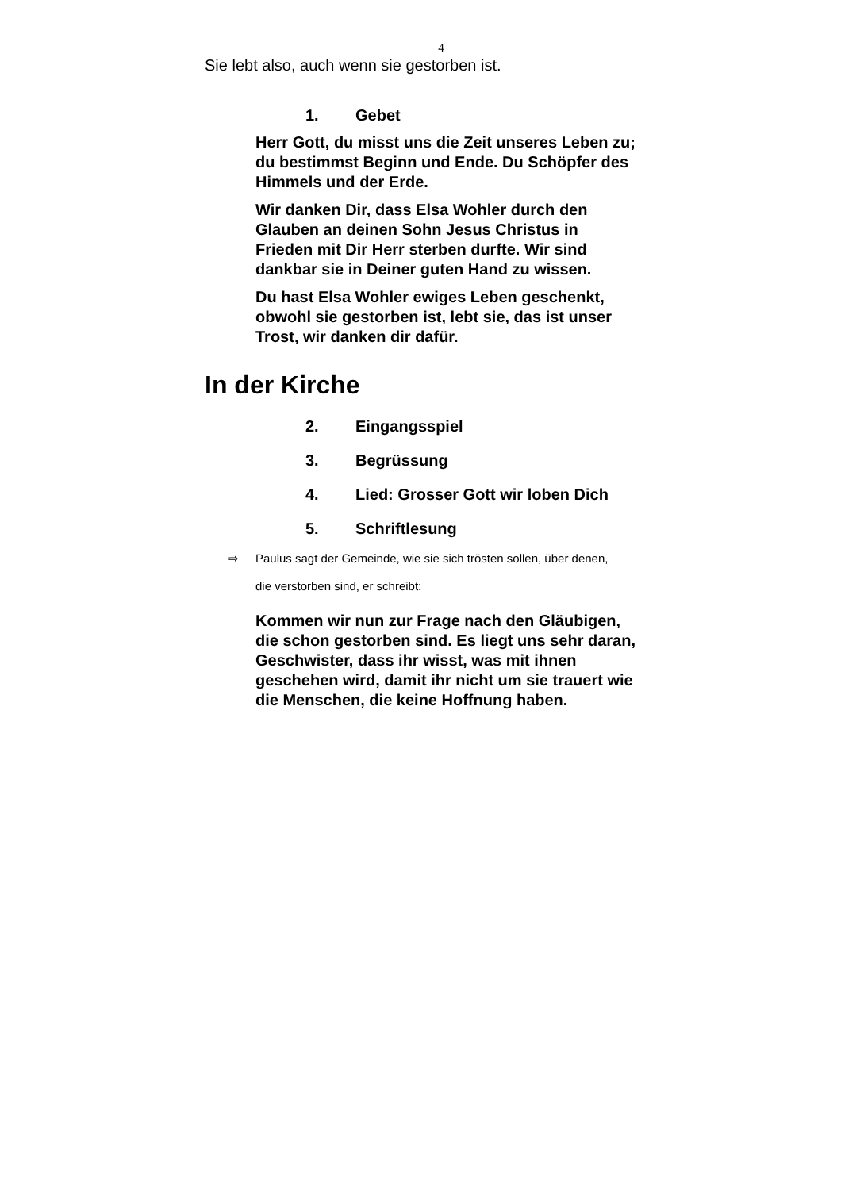4
Sie lebt also, auch wenn sie gestorben ist.
1. Gebet
Herr Gott, du misst uns die Zeit unseres Leben zu; du bestimmst Beginn und Ende. Du Schöpfer des Himmels und der Erde.
Wir danken Dir, dass Elsa Wohler durch den Glauben an deinen Sohn Jesus Christus in Frieden mit Dir Herr sterben durfte. Wir sind dankbar sie in Deiner guten Hand zu wissen.
Du hast Elsa Wohler ewiges Leben geschenkt, obwohl sie gestorben ist, lebt sie, das ist unser Trost, wir danken dir dafür.
In der Kirche
2. Eingangsspiel
3. Begrüssung
4. Lied: Grosser Gott wir loben Dich
5. Schriftlesung
⇨ Paulus sagt der Gemeinde, wie sie sich trösten sollen, über denen,
die verstorben sind, er schreibt:
Kommen wir nun zur Frage nach den Gläubigen, die schon gestorben sind. Es liegt uns sehr daran, Geschwister, dass ihr wisst, was mit ihnen geschehen wird, damit ihr nicht um sie trauert wie die Menschen, die keine Hoffnung haben.